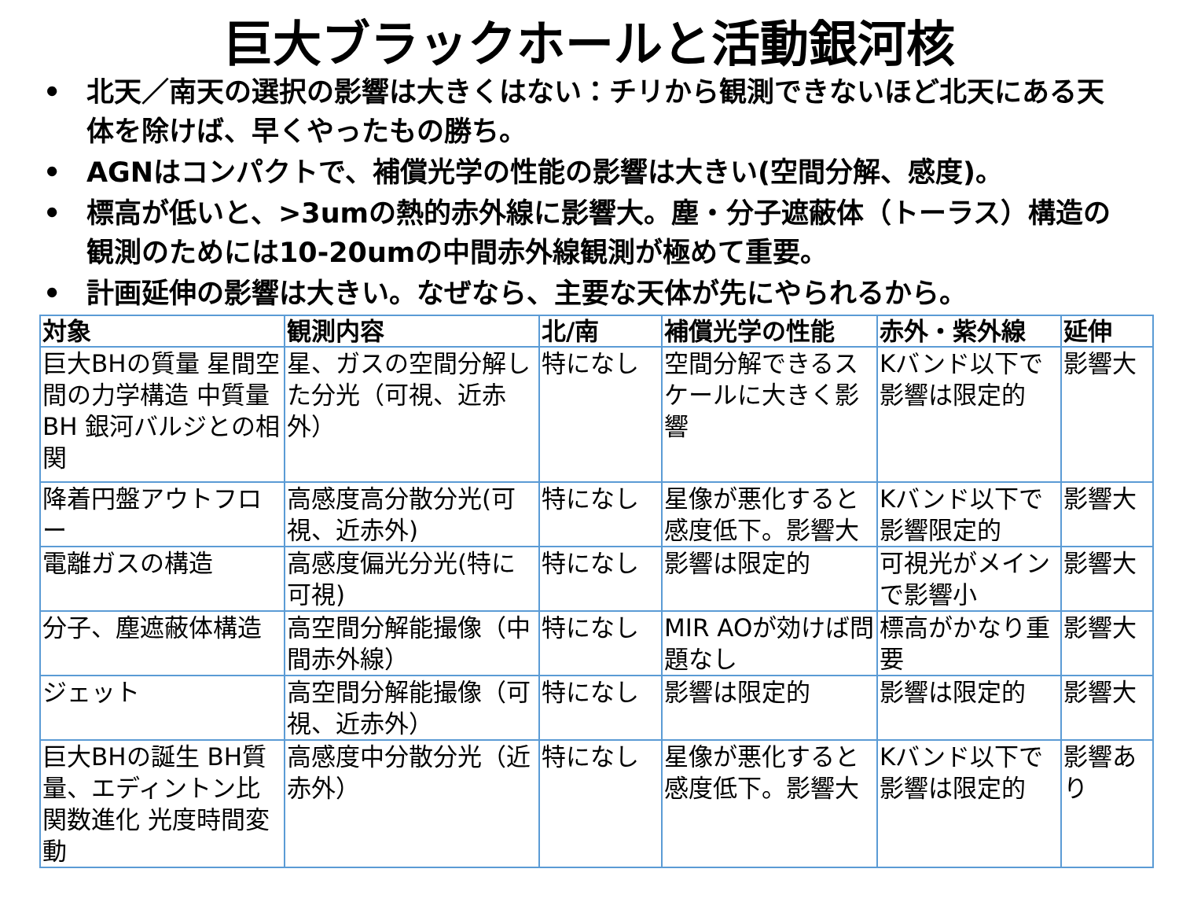巨大ブラックホールと活動銀河核
• 北天／南天の選択の影響は大きくはない：チリから観測できないほど北天にある天体を除けば、早くやったもの勝ち。
• AGNはコンパクトで、補償光学の性能の影響は大きい(空間分解、感度)。
• 標高が低いと、>3umの熱的赤外線に影響大。塵・分子遮蔽体（トーラス）構造の観測のためには10-20umの中間赤外線観測が極めて重要。
• 計画延伸の影響は大きい。なぜなら、主要な天体が先にやられるから。
| 対象 | 観測内容 | 北/南 | 補償光学の性能 | 赤外・紫外線 | 延伸 |
| --- | --- | --- | --- | --- | --- |
| 巨大BHの質量 星間空間の力学構造 中質量BH 銀河バルジとの相関 | 星、ガスの空間分解した分光（可視、近赤外） | 特になし | 空間分解できるスケールに大きく影響 | Kバンド以下で影響は限定的 | 影響大 |
| 降着円盤アウトフロー | 高感度高分散分光(可視、近赤外) | 特になし | 星像が悪化すると感度低下。影響大 | Kバンド以下で影響限定的 | 影響大 |
| 電離ガスの構造 | 高感度偏光分光(特に可視) | 特になし | 影響は限定的 | 可視光がメインで影響小 | 影響大 |
| 分子、塵遮蔽体構造 | 高空間分解能撮像（中間赤外線） | 特になし | MIR AOが効けば問題なし | 標高がかなり重要 | 影響大 |
| ジェット | 高空間分解能撮像（可視、近赤外） | 特になし | 影響は限定的 | 影響は限定的 | 影響大 |
| 巨大BHの誕生 BH質量、エディントン比関数進化 光度時間変動 | 高感度中分散分光（近赤外） | 特になし | 星像が悪化すると感度低下。影響大 | Kバンド以下で影響は限定的 | 影響あり |